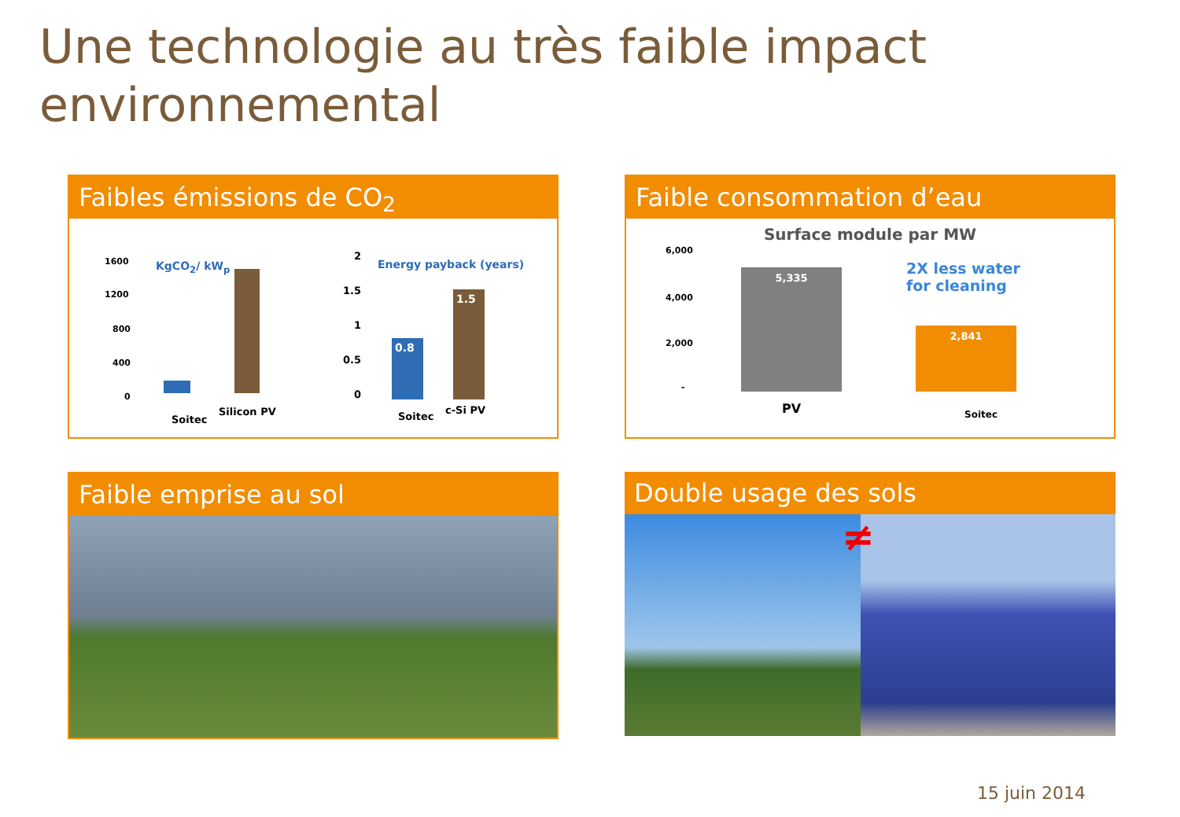Une technologie au très faible impact
environnemental
Faibles émissions de CO<sub>2</sub>
1600
1200
800
400
0
KgCO<sub>2</sub>/ kW<sub>p</sub>
Soitec
Silicon PV
2
1.5
1
0.5
0
Energy payback (years)
0.8
1.5
Soitec
c-Si PV
Faible consommation d’eau
Surface module par MW
6,000
4,000
2,000
-
5,335
2,841
2X less water
for cleaning
PV Soitec
Faible emprise au sol
Double usage des sols
≠
15 juin 2014